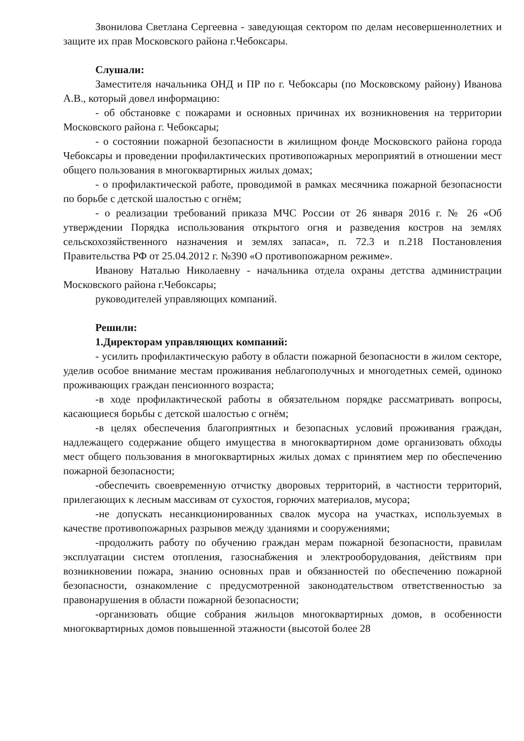Звонилова Светлана Сергеевна - заведующая сектором по делам несовершеннолетних и защите их прав Московского района г.Чебоксары.
Слушали:
Заместителя начальника ОНД и ПР по г. Чебоксары (по Московскому району) Иванова А.В., который довел информацию:
- об обстановке с пожарами и основных причинах их возникновения на территории Московского района г. Чебоксары;
- о состоянии пожарной безопасности в жилищном фонде Московского района города Чебоксары и проведении профилактических противопожарных мероприятий в отношении мест общего пользования в многоквартирных жилых домах;
- о профилактической работе, проводимой в рамках месячника пожарной безопасности по борьбе с детской шалостью с огнём;
- о реализации требований приказа МЧС России от 26 января 2016 г. № 26 «Об утверждении Порядка использования открытого огня и разведения костров на землях сельскохозяйственного назначения и землях запаса», п. 72.3 и п.218 Постановления Правительства РФ от 25.04.2012 г. №390 «О противопожарном режиме».
Иванову Наталью Николаевну - начальника отдела охраны детства администрации Московского района г.Чебоксары;
руководителей управляющих компаний.
Решили:
1.Директорам управляющих компаний:
- усилить профилактическую работу в области пожарной безопасности в жилом секторе, уделив особое внимание местам проживания неблагополучных и многодетных семей, одиноко проживающих граждан пенсионного возраста;
-в ходе профилактической работы в обязательном порядке рассматривать вопросы, касающиеся борьбы с детской шалостью с огнём;
-в целях обеспечения благоприятных и безопасных условий проживания граждан, надлежащего содержание общего имущества в многоквартирном доме организовать обходы мест общего пользования в многоквартирных жилых домах с принятием мер по обеспечению пожарной безопасности;
-обеспечить своевременную отчистку дворовых территорий, в частности территорий, прилегающих к лесным массивам от сухостоя, горючих материалов, мусора;
-не допускать несанкционированных свалок мусора на участках, используемых в качестве противопожарных разрывов между зданиями и сооружениями;
-продолжить работу по обучению граждан мерам пожарной безопасности, правилам эксплуатации систем отопления, газоснабжения и электрооборудования, действиям при возникновении пожара, знанию основных прав и обязанностей по обеспечению пожарной безопасности, ознакомление с предусмотренной законодательством ответственностью за правонарушения в области пожарной безопасности;
-организовать общие собрания жильцов многоквартирных домов, в особенности многоквартирных домов повышенной этажности (высотой более 28